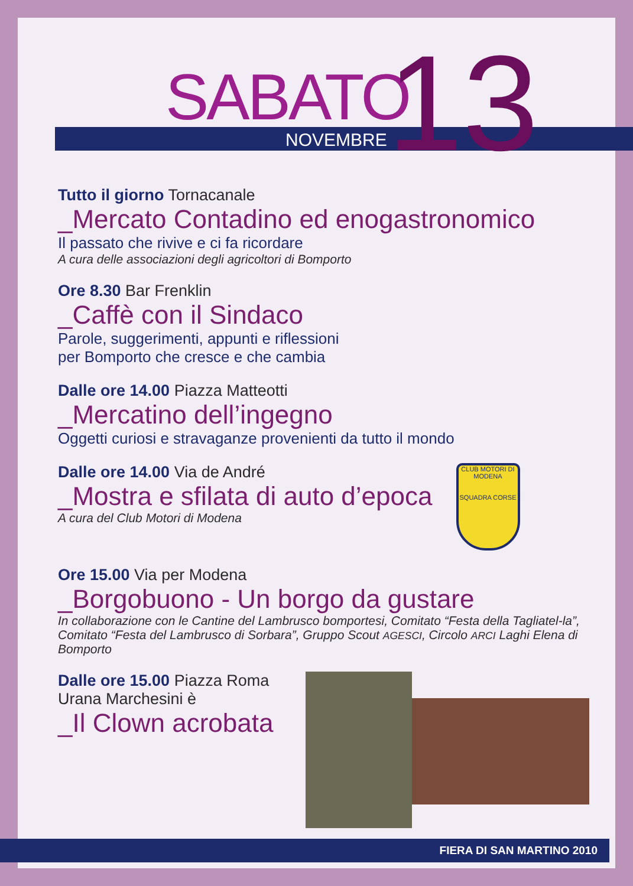SABATO
NOVEMBRE 13
Tutto il giorno Tornacanale
_Mercato Contadino ed enogastronomico
Il passato che rivive e ci fa ricordare
A cura delle associazioni degli agricoltori di Bomporto
Ore 8.30 Bar Frenklin
_Caffè con il Sindaco
Parole, suggerimenti, appunti e riflessioni
per Bomporto che cresce e che cambia
Dalle ore 14.00 Piazza Matteotti
_Mercatino dell’ingegno
Oggetti curiosi e stravaganze provenienti da tutto il mondo
Dalle ore 14.00 Via de André
_Mostra e sfilata di auto d’epoca
A cura del Club Motori di Modena
CLUB MOTORI DI MODENA
SQUADRA CORSE
Ore 15.00 Via per Modena
_Borgobuono - Un borgo da gustare
In collaborazione con le Cantine del Lambrusco bomportesi, Comitato “Festa della Tagliatel-la”, Comitato “Festa del Lambrusco di Sorbara”, Gruppo Scout AGESCI, Circolo ARCI Laghi Elena di Bomporto
Dalle ore 15.00 Piazza Roma
Urana Marchesini è
_Il Clown acrobata
FIERA DI SAN MARTINO 2010